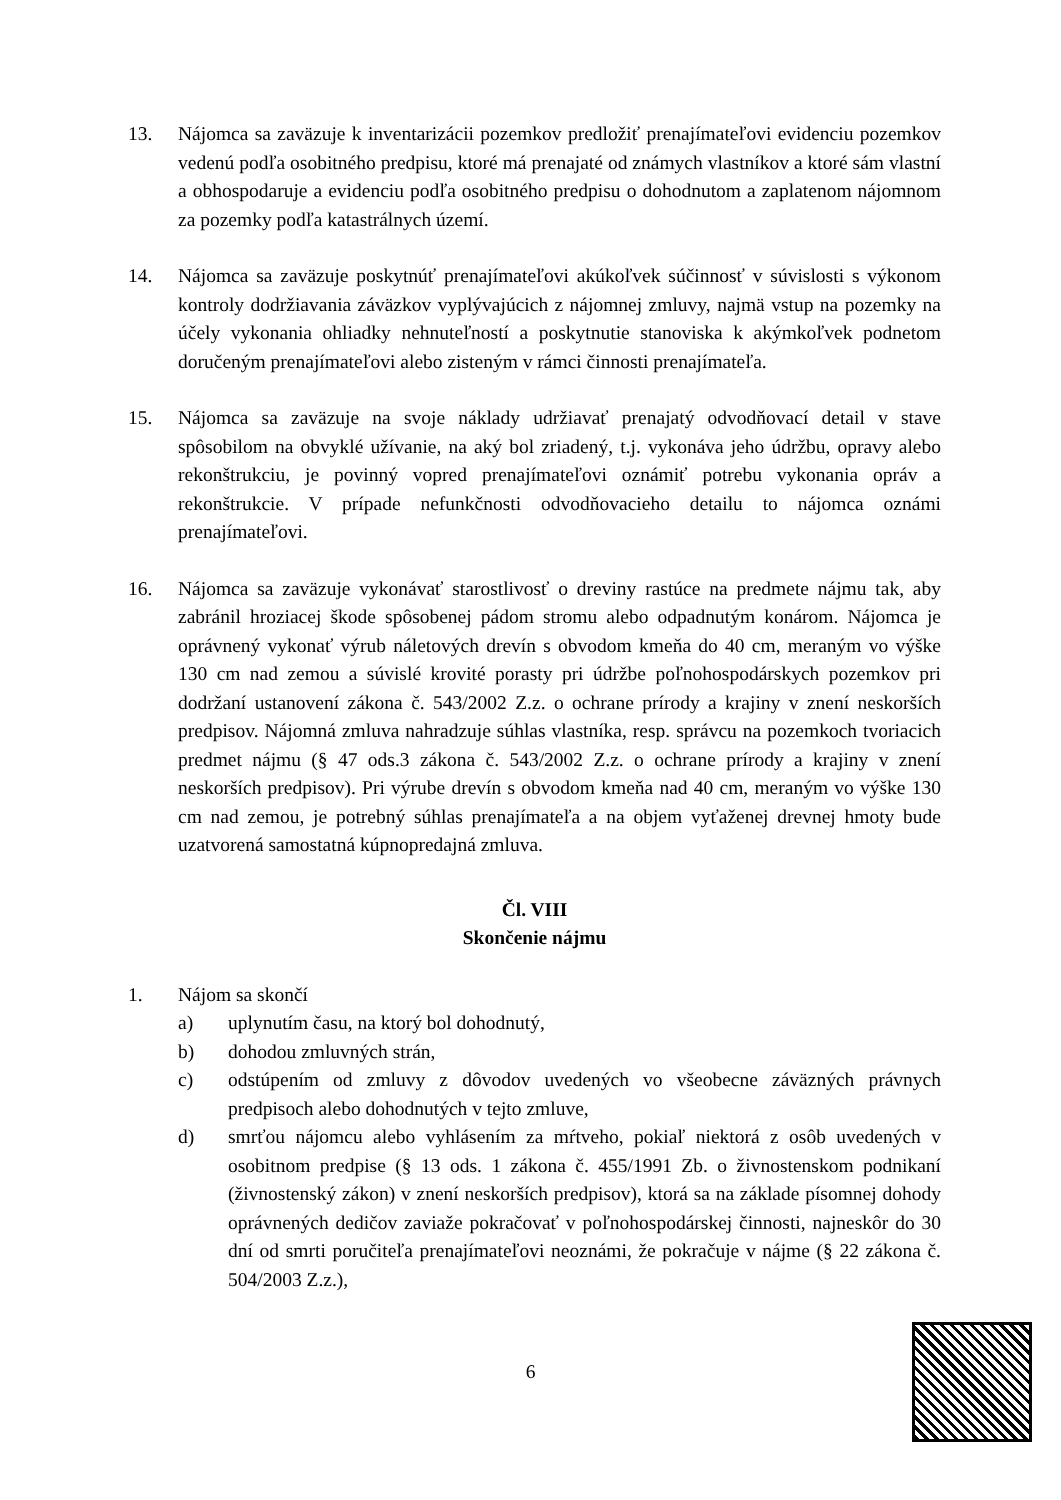13. Nájomca sa zaväzuje k inventarizácii pozemkov predložiť prenajímateľovi evidenciu pozemkov vedenú podľa osobitného predpisu, ktoré má prenajaté od známych vlastníkov a ktoré sám vlastní a obhospodaruje a evidenciu podľa osobitného predpisu o dohodnutom a zaplatenom nájomnom za pozemky podľa katastrálnych území.
14. Nájomca sa zaväzuje poskytnúť prenajímateľovi akúkoľvek súčinnosť v súvislosti s výkonom kontroly dodržiavania záväzkov vyplývajúcich z nájomnej zmluvy, najmä vstup na pozemky na účely vykonania ohliadky nehnuteľností a poskytnutie stanoviska k akýmkoľvek podnetom doručeným prenajímateľovi alebo zisteným v rámci činnosti prenajímateľa.
15. Nájomca sa zaväzuje na svoje náklady udržiavať prenajatý odvodňovací detail v stave spôsobilom na obvyklé užívanie, na aký bol zriadený, t.j. vykonáva jeho údržbu, opravy alebo rekonštrukciu, je povinný vopred prenajímateľovi oznámiť potrebu vykonania opráv a rekonštrukcie. V prípade nefunkčnosti odvodňovacieho detailu to nájomca oznámi prenajímateľovi.
16. Nájomca sa zaväzuje vykonávať starostlivosť o dreviny rastúce na predmete nájmu tak, aby zabránil hroziacej škode spôsobenej pádom stromu alebo odpadnutým konárom. Nájomca je oprávnený vykonať výrub náletových drevín s obvodom kmeňa do 40 cm, meraným vo výške 130 cm nad zemou a súvislé krovité porasty pri údržbe poľnohospodárskych pozemkov pri dodržaní ustanovení zákona č. 543/2002 Z.z. o ochrane prírody a krajiny v znení neskorších predpisov. Nájomná zmluva nahradzuje súhlas vlastníka, resp. správcu na pozemkoch tvoriacich predmet nájmu (§ 47 ods.3 zákona č. 543/2002 Z.z. o ochrane prírody a krajiny v znení neskorších predpisov). Pri výrube drevín s obvodom kmeňa nad 40 cm, meraným vo výške 130 cm nad zemou, je potrebný súhlas prenajímateľa a na objem vyťaženej drevnej hmoty bude uzatvorená samostatná kúpnopredajná zmluva.
Čl. VIII
Skončenie nájmu
1. Nájom sa skončí
a) uplynutím času, na ktorý bol dohodnutý,
b) dohodou zmluvných strán,
c) odstúpením od zmluvy z dôvodov uvedených vo všeobecne záväzných právnych predpisoch alebo dohodnutých v tejto zmluve,
d) smrťou nájomcu alebo vyhlásením za mŕtveho, pokiaľ niektorá z osôb uvedených v osobitnom predpise (§ 13 ods. 1 zákona č. 455/1991 Zb. o živnostenskom podnikaní (živnostenský zákon) v znení neskorších predpisov), ktorá sa na základe písomnej dohody oprávnených dedičov zaviaže pokračovať v poľnohospodárskej činnosti, najneskôr do 30 dní od smrti poručiteľa prenajímateľovi neoznámi, že pokračuje v nájme (§ 22 zákona č. 504/2003 Z.z.),
6